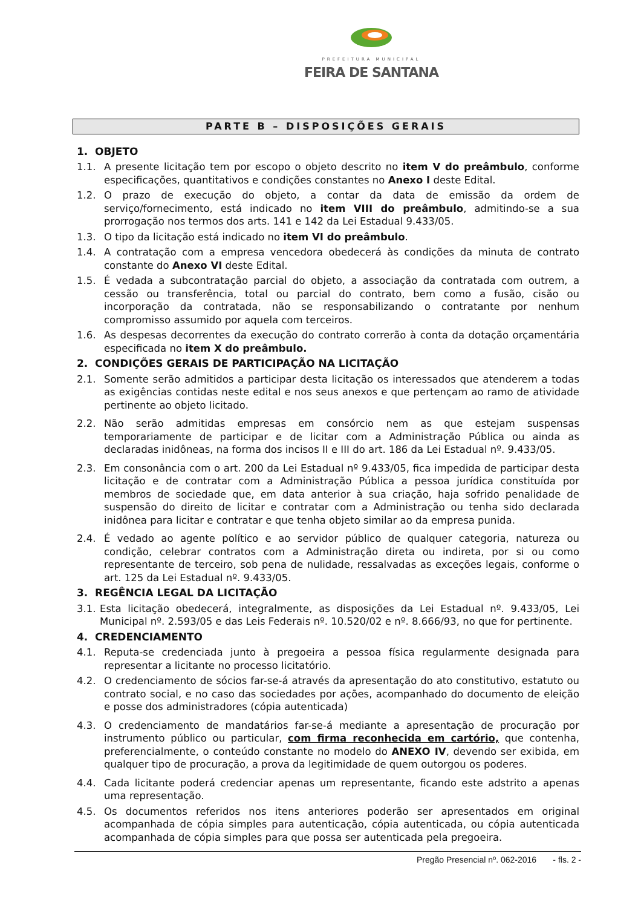PREFEITURA MUNICIPAL
FEIRA DE SANTANA
PARTE B – DISPOSIÇÕES GERAIS
1. OBJETO
1.1. A presente licitação tem por escopo o objeto descrito no item V do preâmbulo, conforme especificações, quantitativos e condições constantes no Anexo I deste Edital.
1.2. O prazo de execução do objeto, a contar da data de emissão da ordem de serviço/fornecimento, está indicado no item VIII do preâmbulo, admitindo-se a sua prorrogação nos termos dos arts. 141 e 142 da Lei Estadual 9.433/05.
1.3. O tipo da licitação está indicado no item VI do preâmbulo.
1.4. A contratação com a empresa vencedora obedecerá às condições da minuta de contrato constante do Anexo VI deste Edital.
1.5. É vedada a subcontratação parcial do objeto, a associação da contratada com outrem, a cessão ou transferência, total ou parcial do contrato, bem como a fusão, cisão ou incorporação da contratada, não se responsabilizando o contratante por nenhum compromisso assumido por aquela com terceiros.
1.6. As despesas decorrentes da execução do contrato correrão à conta da dotação orçamentária especificada no item X do preâmbulo.
2. CONDIÇÕES GERAIS DE PARTICIPAÇÃO NA LICITAÇÃO
2.1. Somente serão admitidos a participar desta licitação os interessados que atenderem a todas as exigências contidas neste edital e nos seus anexos e que pertençam ao ramo de atividade pertinente ao objeto licitado.
2.2. Não serão admitidas empresas em consórcio nem as que estejam suspensas temporariamente de participar e de licitar com a Administração Pública ou ainda as declaradas inidôneas, na forma dos incisos II e III do art. 186 da Lei Estadual nº. 9.433/05.
2.3. Em consonância com o art. 200 da Lei Estadual nº 9.433/05, fica impedida de participar desta licitação e de contratar com a Administração Pública a pessoa jurídica constituída por membros de sociedade que, em data anterior à sua criação, haja sofrido penalidade de suspensão do direito de licitar e contratar com a Administração ou tenha sido declarada inidônea para licitar e contratar e que tenha objeto similar ao da empresa punida.
2.4. É vedado ao agente político e ao servidor público de qualquer categoria, natureza ou condição, celebrar contratos com a Administração direta ou indireta, por si ou como representante de terceiro, sob pena de nulidade, ressalvadas as exceções legais, conforme o art. 125 da Lei Estadual nº. 9.433/05.
3. REGÊNCIA LEGAL DA LICITAÇÃO
3.1. Esta licitação obedecerá, integralmente, as disposições da Lei Estadual nº. 9.433/05, Lei Municipal nº. 2.593/05 e das Leis Federais nº. 10.520/02 e nº. 8.666/93, no que for pertinente.
4. CREDENCIAMENTO
4.1. Reputa-se credenciada junto à pregoeira a pessoa física regularmente designada para representar a licitante no processo licitatório.
4.2. O credenciamento de sócios far-se-á através da apresentação do ato constitutivo, estatuto ou contrato social, e no caso das sociedades por ações, acompanhado do documento de eleição e posse dos administradores (cópia autenticada)
4.3. O credenciamento de mandatários far-se-á mediante a apresentação de procuração por instrumento público ou particular, com firma reconhecida em cartório, que contenha, preferencialmente, o conteúdo constante no modelo do ANEXO IV, devendo ser exibida, em qualquer tipo de procuração, a prova da legitimidade de quem outorgou os poderes.
4.4. Cada licitante poderá credenciar apenas um representante, ficando este adstrito a apenas uma representação.
4.5. Os documentos referidos nos itens anteriores poderão ser apresentados em original acompanhada de cópia simples para autenticação, cópia autenticada, ou cópia autenticada acompanhada de cópia simples para que possa ser autenticada pela pregoeira.
Pregão Presencial nº. 062-2016 - fls. 2 -